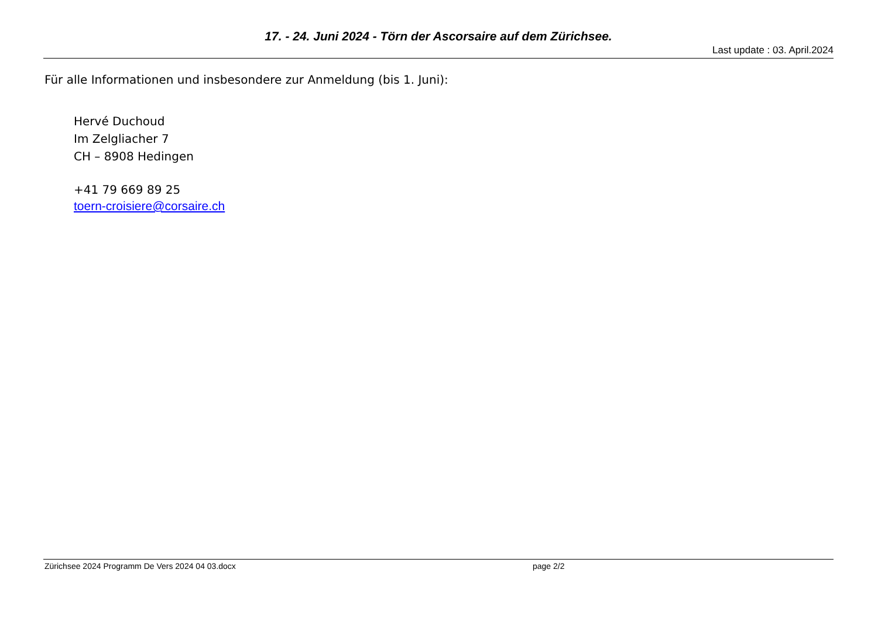17. - 24. Juni 2024 - Törn der Ascorsaire auf dem Zürichsee.
Last update : 03. April.2024
Für alle Informationen und insbesondere zur Anmeldung (bis 1. Juni):
Hervé Duchoud
Im Zelgliacher 7
CH – 8908 Hedingen
+41 79 669 89 25
toern-croisiere@corsaire.ch
Zürichsee 2024 Programm De Vers 2024 04 03.docx page 2/2